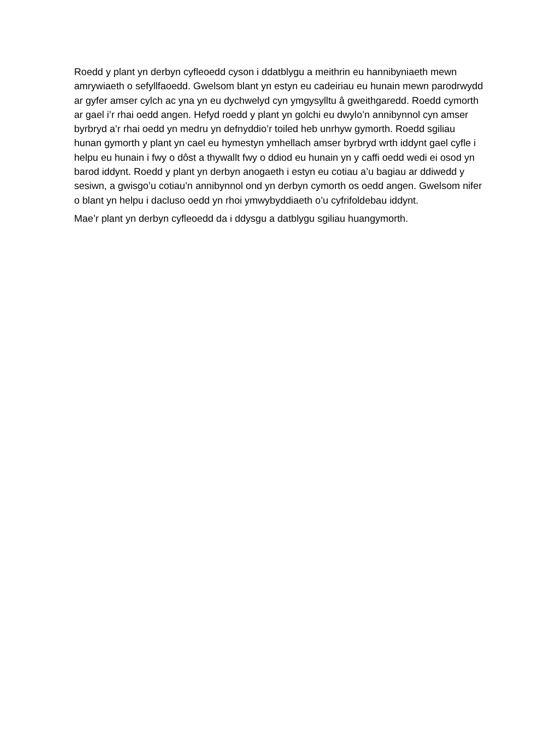Roedd y plant yn derbyn cyfleoedd cyson i ddatblygu a meithrin eu hannibyniaeth mewn amrywiaeth o sefyllfaoedd. Gwelsom blant yn estyn eu cadeiriau eu hunain mewn parodrwydd ar gyfer amser cylch ac yna yn eu dychwelyd cyn ymgysylltu â gweithgaredd. Roedd cymorth ar gael i’r rhai oedd angen. Hefyd roedd y plant yn golchi eu dwylo’n annibynnol cyn amser byrbryd a’r rhai oedd yn medru yn defnyddio’r toiled heb unrhyw gymorth. Roedd sgiliau hunan gymorth y plant yn cael eu hymestyn ymhellach amser byrbryd wrth iddynt gael cyfle i helpu eu hunain i fwy o dôst a thywallt fwy o ddiod eu hunain yn y caffi oedd wedi ei osod yn barod iddynt. Roedd y plant yn derbyn anogaeth i estyn eu cotiau a’u bagiau ar ddiwedd y sesiwn, a gwisgo’u cotiau’n annibynnol ond yn derbyn cymorth os oedd angen. Gwelsom nifer o blant yn helpu i dacluso oedd yn rhoi ymwybyddiaeth o’u cyfrifoldebau iddynt.
Mae’r plant yn derbyn cyfleoedd da i ddysgu a datblygu sgiliau huangymorth.